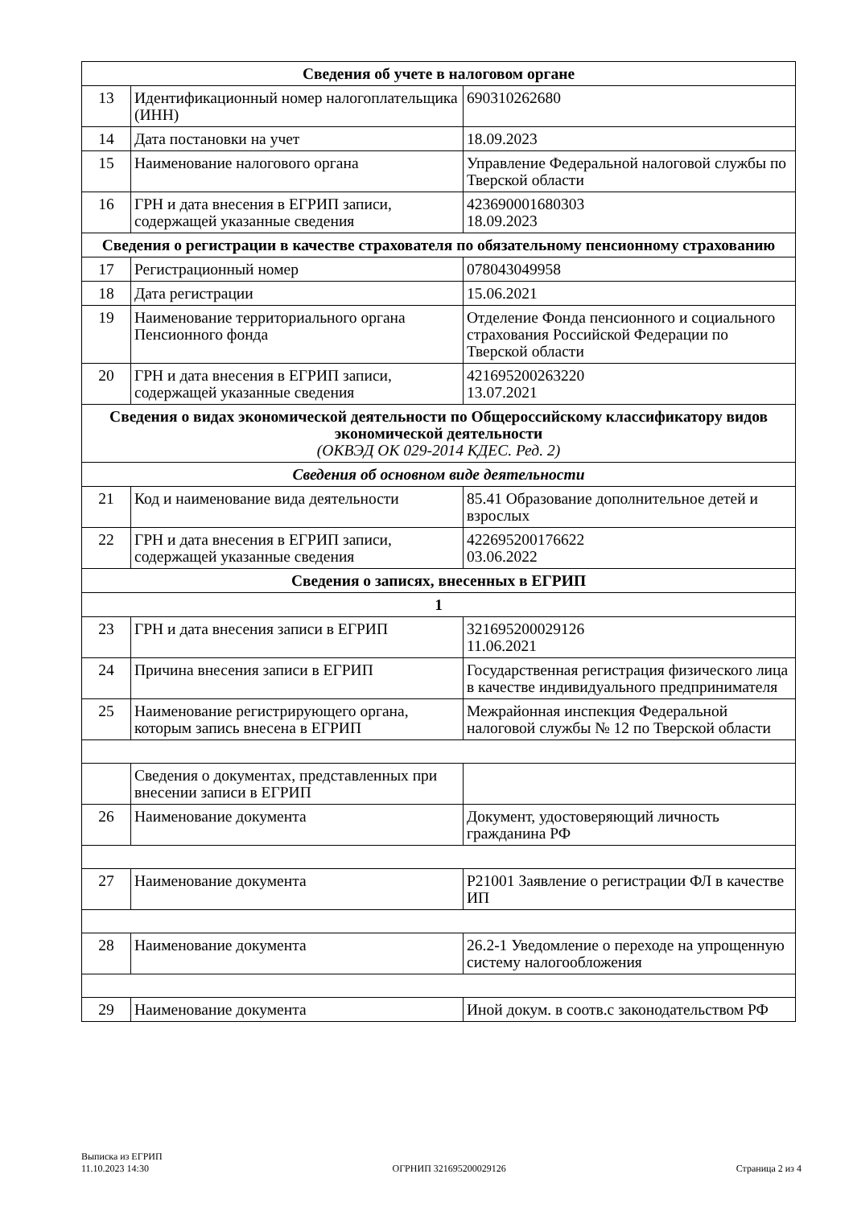| Сведения об учете в налоговом органе | | |
| --- | --- | --- |
| 13 | Идентификационный номер налогоплательщика (ИНН) | 690310262680 |
| 14 | Дата постановки на учет | 18.09.2023 |
| 15 | Наименование налогового органа | Управление Федеральной налоговой службы по Тверской области |
| 16 | ГРН и дата внесения в ЕГРИП записи, содержащей указанные сведения | 423690001680303 18.09.2023 |
| Сведения о регистрации в качестве страхователя по обязательному пенсионному страхованию | | |
| 17 | Регистрационный номер | 078043049958 |
| 18 | Дата регистрации | 15.06.2021 |
| 19 | Наименование территориального органа Пенсионного фонда | Отделение Фонда пенсионного и социального страхования Российской Федерации по Тверской области |
| 20 | ГРН и дата внесения в ЕГРИП записи, содержащей указанные сведения | 421695200263220 13.07.2021 |
| Сведения о видах экономической деятельности по Общероссийскому классификатору видов экономической деятельности (ОКВЭД ОК 029-2014 КДЕС. Ред. 2) | | |
| Сведения об основном виде деятельности | | |
| 21 | Код и наименование вида деятельности | 85.41 Образование дополнительное детей и взрослых |
| 22 | ГРН и дата внесения в ЕГРИП записи, содержащей указанные сведения | 422695200176622 03.06.2022 |
| Сведения о записях, внесенных в ЕГРИП | | |
| 1 | | |
| 23 | ГРН и дата внесения записи в ЕГРИП | 321695200029126 11.06.2021 |
| 24 | Причина внесения записи в ЕГРИП | Государственная регистрация физического лица в качестве индивидуального предпринимателя |
| 25 | Наименование регистрирующего органа, которым запись внесена в ЕГРИП | Межрайонная инспекция Федеральной налоговой службы № 12 по Тверской области |
| | Сведения о документах, представленных при внесении записи в ЕГРИП | |
| 26 | Наименование документа | Документ, удостоверяющий личность гражданина РФ |
| 27 | Наименование документа | Р21001 Заявление о регистрации ФЛ в качестве ИП |
| 28 | Наименование документа | 26.2-1 Уведомление о переходе на упрощенную систему налогообложения |
| 29 | Наименование документа | Иной докум. в соотв.с законодательством РФ |
Выписка из ЕГРИП
11.10.2023 14:30
ОГРНИП 321695200029126
Страница 2 из 4